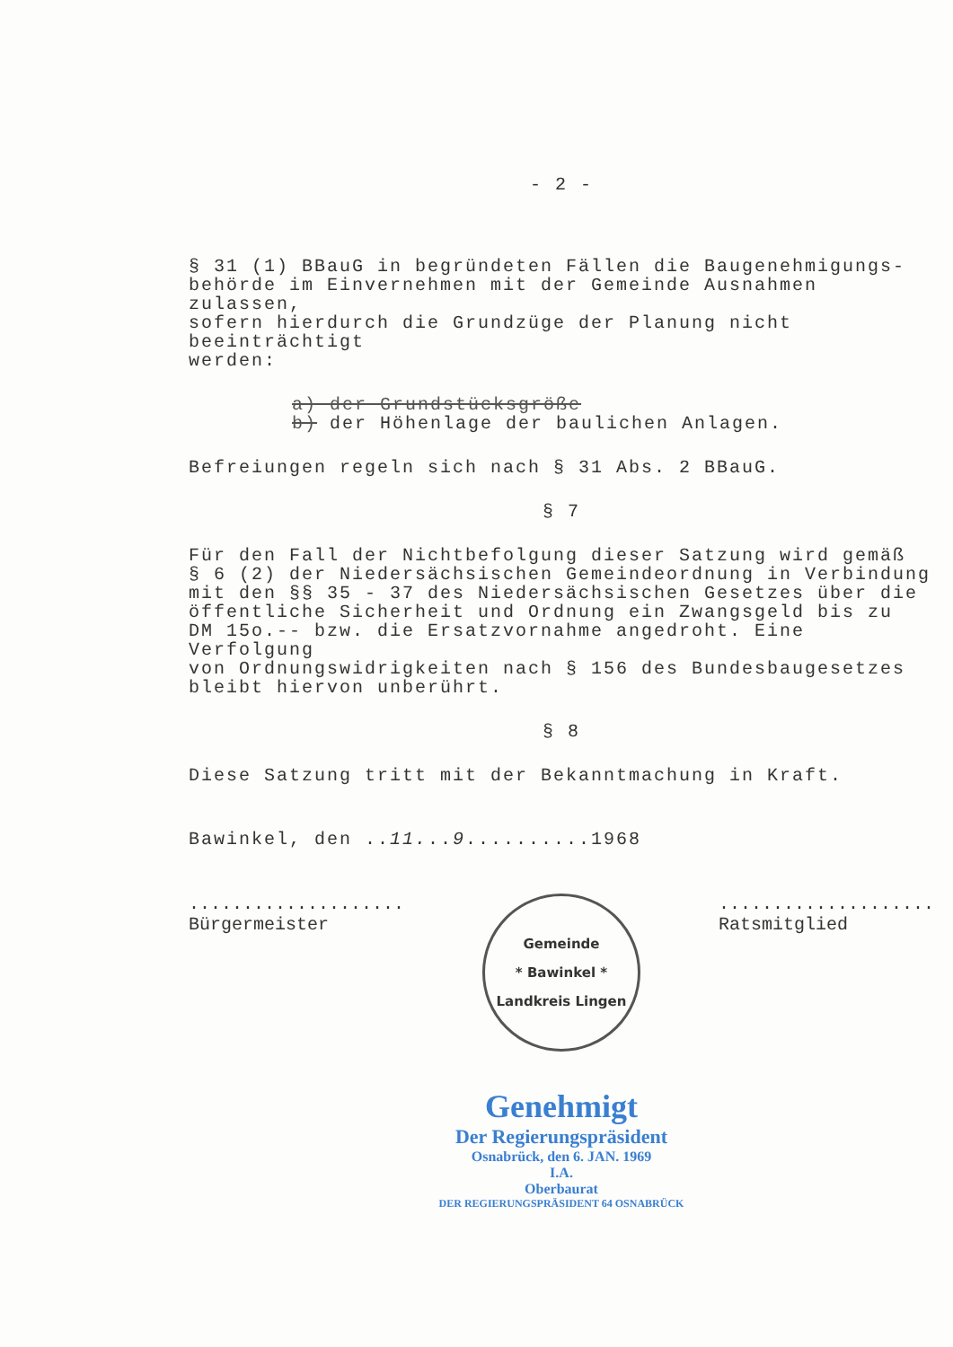- 2 -
§ 31 (1) BBauG in begründeten Fällen die Baugenehmigungs-
behörde im Einvernehmen mit der Gemeinde Ausnahmen zulassen,
sofern hierdurch die Grundzüge der Planung nicht beeinträchtigt
werden:
a) der Grundstücksgröße
b) der Höhenlage der baulichen Anlagen.
Befreiungen regeln sich nach § 31 Abs. 2 BBauG.
§ 7
Für den Fall der Nichtbefolgung dieser Satzung wird gemäß
§ 6 (2) der Niedersächsischen Gemeindeordnung in Verbindung
mit den §§ 35 - 37 des Niedersächsischen Gesetzes über die
öffentliche Sicherheit und Ordnung ein Zwangsgeld bis zu
DM 15o.-- bzw. die Ersatzvornahme angedroht. Eine Verfolgung
von Ordnungswidrigkeiten nach § 156 des Bundesbaugesetzes
bleibt hiervon unberührt.
§ 8
Diese Satzung tritt mit der Bekanntmachung in Kraft.
Bawinkel, den ..11...9..........1968
....................
Bürgermeister
Gemeinde
* Bawinkel *
Landkreis Lingen
....................
Ratsmitglied
Genehmigt
Der Regierungspräsident
Osnabrück, den 6. JAN. 1969
I.A.
Oberbaurat
DER REGIERUNGSPRÄSIDENT 64 OSNABRÜCK